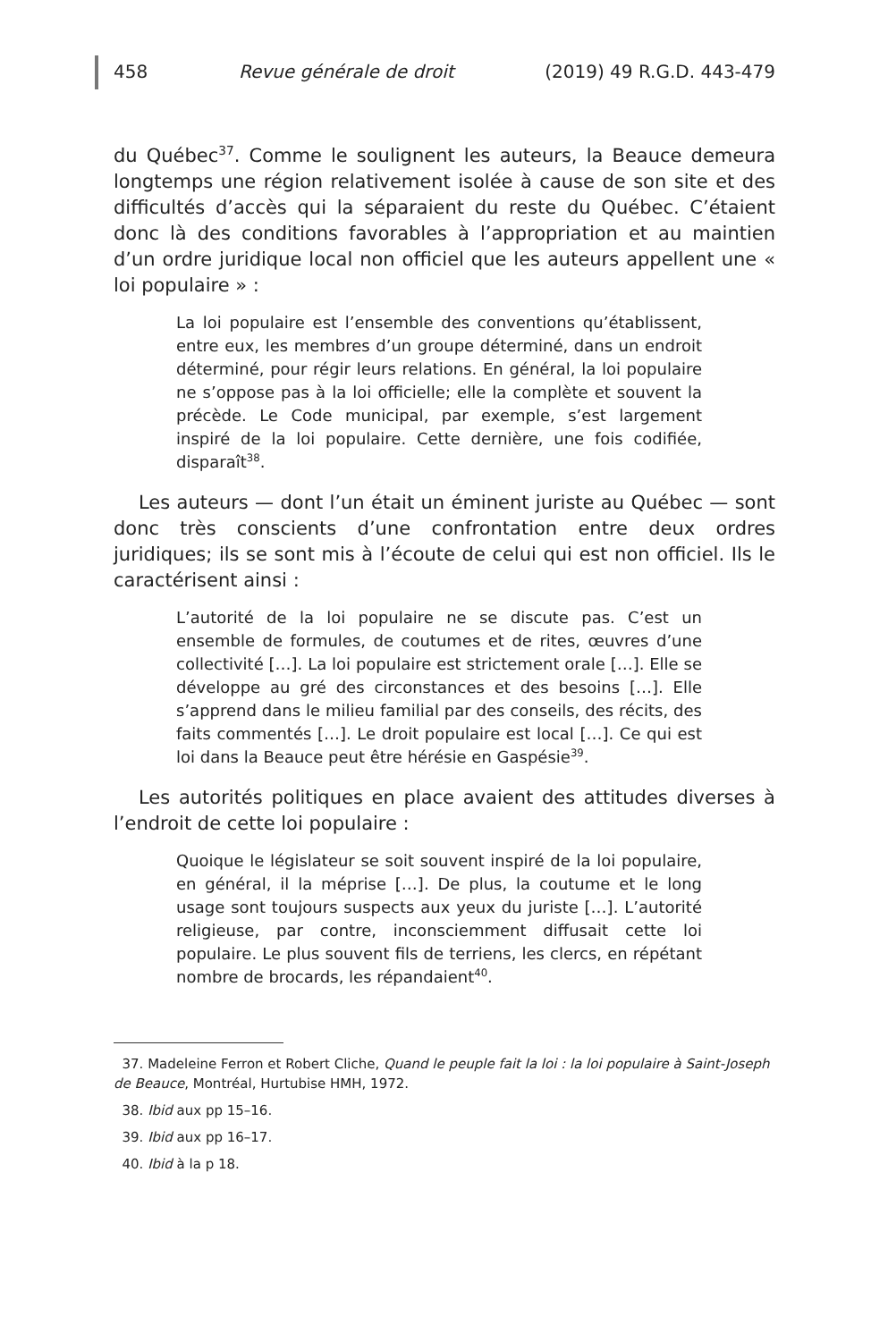458 Revue générale de droit (2019) 49 R.G.D. 443-479
du Québec<sup>37</sup>. Comme le soulignent les auteurs, la Beauce demeura longtemps une région relativement isolée à cause de son site et des difficultés d’accès qui la séparaient du reste du Québec. C’étaient donc là des conditions favorables à l’appropriation et au maintien d’un ordre juridique local non officiel que les auteurs appellent une « loi populaire » :
La loi populaire est l’ensemble des conventions qu’établissent, entre eux, les membres d’un groupe déterminé, dans un endroit déterminé, pour régir leurs relations. En général, la loi populaire ne s’oppose pas à la loi officielle; elle la complète et souvent la précède. Le Code municipal, par exemple, s’est largement inspiré de la loi populaire. Cette dernière, une fois codifiée, disparaît<sup>38</sup>.
Les auteurs — dont l’un était un éminent juriste au Québec — sont donc très conscients d’une confrontation entre deux ordres juridiques; ils se sont mis à l’écoute de celui qui est non officiel. Ils le caractérisent ainsi :
L’autorité de la loi populaire ne se discute pas. C’est un ensemble de formules, de coutumes et de rites, œuvres d’une collectivité […]. La loi populaire est strictement orale […]. Elle se développe au gré des circonstances et des besoins […]. Elle s’apprend dans le milieu familial par des conseils, des récits, des faits commentés […]. Le droit populaire est local […]. Ce qui est loi dans la Beauce peut être hérésie en Gaspésie<sup>39</sup>.
Les autorités politiques en place avaient des attitudes diverses à l’endroit de cette loi populaire :
Quoique le législateur se soit souvent inspiré de la loi populaire, en général, il la méprise […]. De plus, la coutume et le long usage sont toujours suspects aux yeux du juriste […]. L’autorité religieuse, par contre, inconsciemment diffusait cette loi populaire. Le plus souvent fils de terriens, les clercs, en répétant nombre de brocards, les répandaient<sup>40</sup>.
37. Madeleine Ferron et Robert Cliche, Quand le peuple fait la loi : la loi populaire à Saint-Joseph de Beauce, Montréal, Hurtubise HMH, 1972.
38. Ibid aux pp 15–16.
39. Ibid aux pp 16–17.
40. Ibid à la p 18.